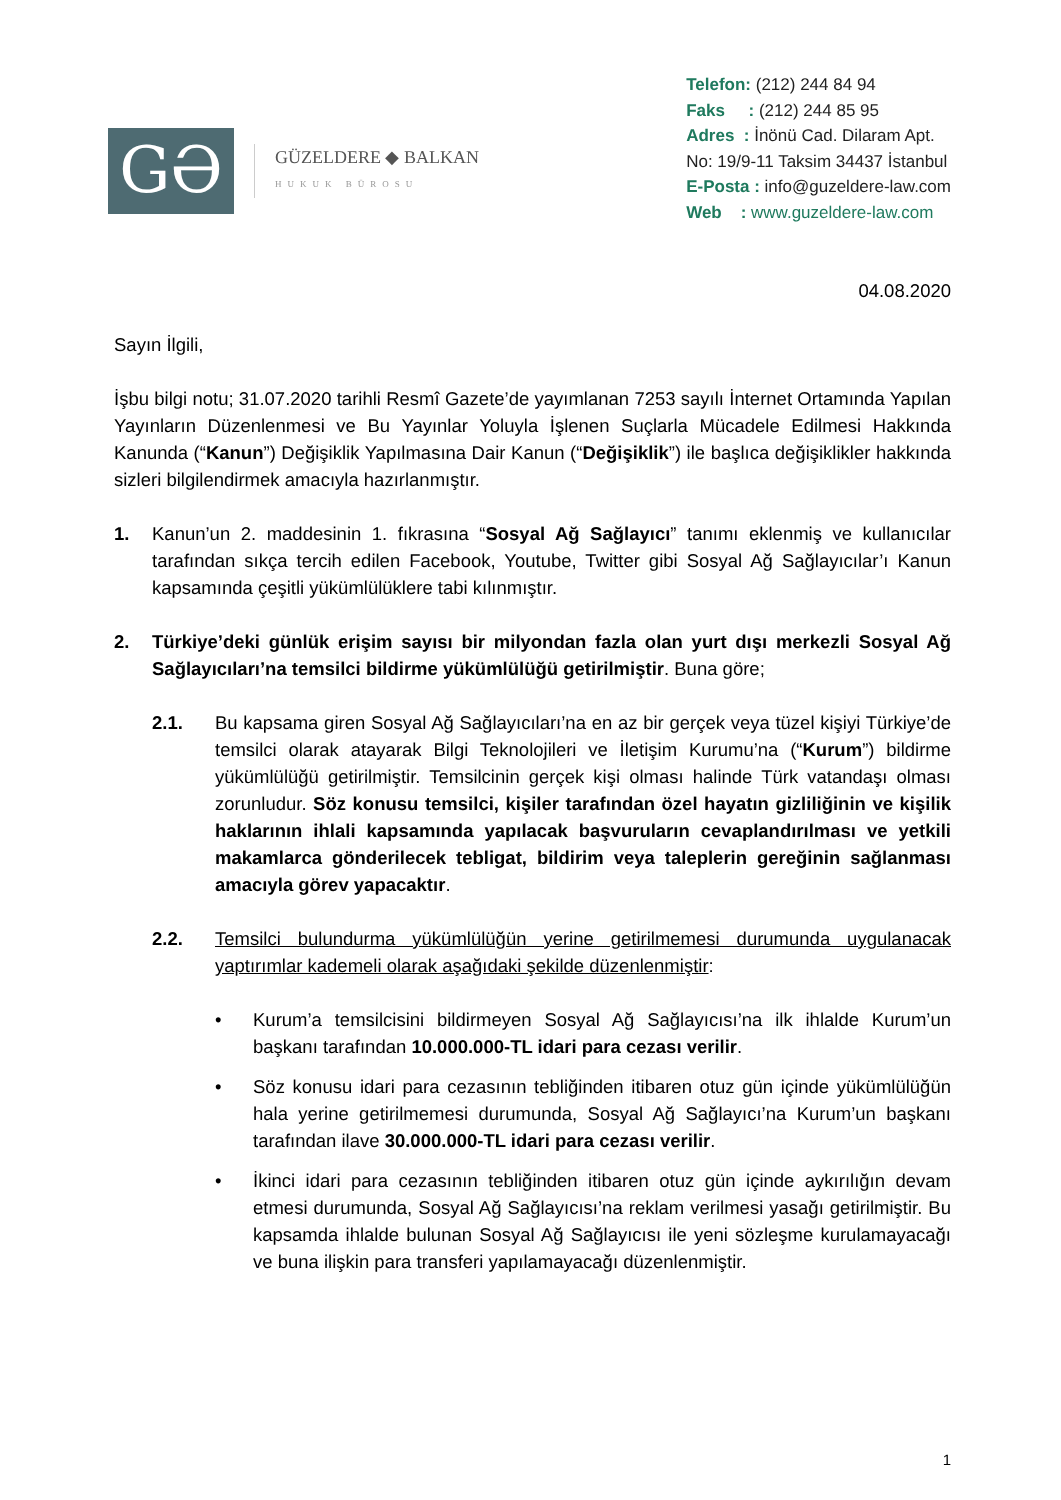GƏ
GÜZELDERE ◆ BALKAN
HUKUK BÜROSU
Telefon: (212) 244 84 94
Faks : (212) 244 85 95
Adres : İnönü Cad. Dilaram Apt.
No: 19/9-11 Taksim 34437 İstanbul
E-Posta : info@guzeldere-law.com
Web : www.guzeldere-law.com
04.08.2020
Sayın İlgili,
İşbu bilgi notu; 31.07.2020 tarihli Resmî Gazete’de yayımlanan 7253 sayılı İnternet Ortamında Yapılan Yayınların Düzenlenmesi ve Bu Yayınlar Yoluyla İşlenen Suçlarla Mücadele Edilmesi Hakkında Kanunda (“Kanun”) Değişiklik Yapılmasına Dair Kanun (“Değişiklik”) ile başlıca değişiklikler hakkında sizleri bilgilendirmek amacıyla hazırlanmıştır.
1. Kanun’un 2. maddesinin 1. fıkrasına “Sosyal Ağ Sağlayıcı” tanımı eklenmiş ve kullanıcılar tarafından sıkça tercih edilen Facebook, Youtube, Twitter gibi Sosyal Ağ Sağlayıcılar’ı Kanun kapsamında çeşitli yükümlülüklere tabi kılınmıştır.
2. Türkiye’deki günlük erişim sayısı bir milyondan fazla olan yurt dışı merkezli Sosyal Ağ Sağlayıcıları’na temsilci bildirme yükümlülüğü getirilmiştir. Buna göre;
2.1. Bu kapsama giren Sosyal Ağ Sağlayıcıları’na en az bir gerçek veya tüzel kişiyi Türkiye’de temsilci olarak atayarak Bilgi Teknolojileri ve İletişim Kurumu’na (“Kurum”) bildirme yükümlülüğü getirilmiştir. Temsilcinin gerçek kişi olması halinde Türk vatandaşı olması zorunludur. Söz konusu temsilci, kişiler tarafından özel hayatın gizliliğinin ve kişilik haklarının ihlali kapsamında yapılacak başvuruların cevaplandırılması ve yetkili makamlarca gönderilecek tebligat, bildirim veya taleplerin gereğinin sağlanması amacıyla görev yapacaktır.
2.2. Temsilci bulundurma yükümlülüğün yerine getirilmemesi durumunda uygulanacak yaptırımlar kademeli olarak aşağıdaki şekilde düzenlenmiştir:
• Kurum’a temsilcisini bildirmeyen Sosyal Ağ Sağlayıcısı’na ilk ihlalde Kurum’un başkanı tarafından 10.000.000-TL idari para cezası verilir.
• Söz konusu idari para cezasının tebliğinden itibaren otuz gün içinde yükümlülüğün hala yerine getirilmemesi durumunda, Sosyal Ağ Sağlayıcı’na Kurum’un başkanı tarafından ilave 30.000.000-TL idari para cezası verilir.
• İkinci idari para cezasının tebliğinden itibaren otuz gün içinde aykırılığın devam etmesi durumunda, Sosyal Ağ Sağlayıcısı’na reklam verilmesi yasağı getirilmiştir. Bu kapsamda ihlalde bulunan Sosyal Ağ Sağlayıcısı ile yeni sözleşme kurulamayacağı ve buna ilişkin para transferi yapılamayacağı düzenlenmiştir.
1